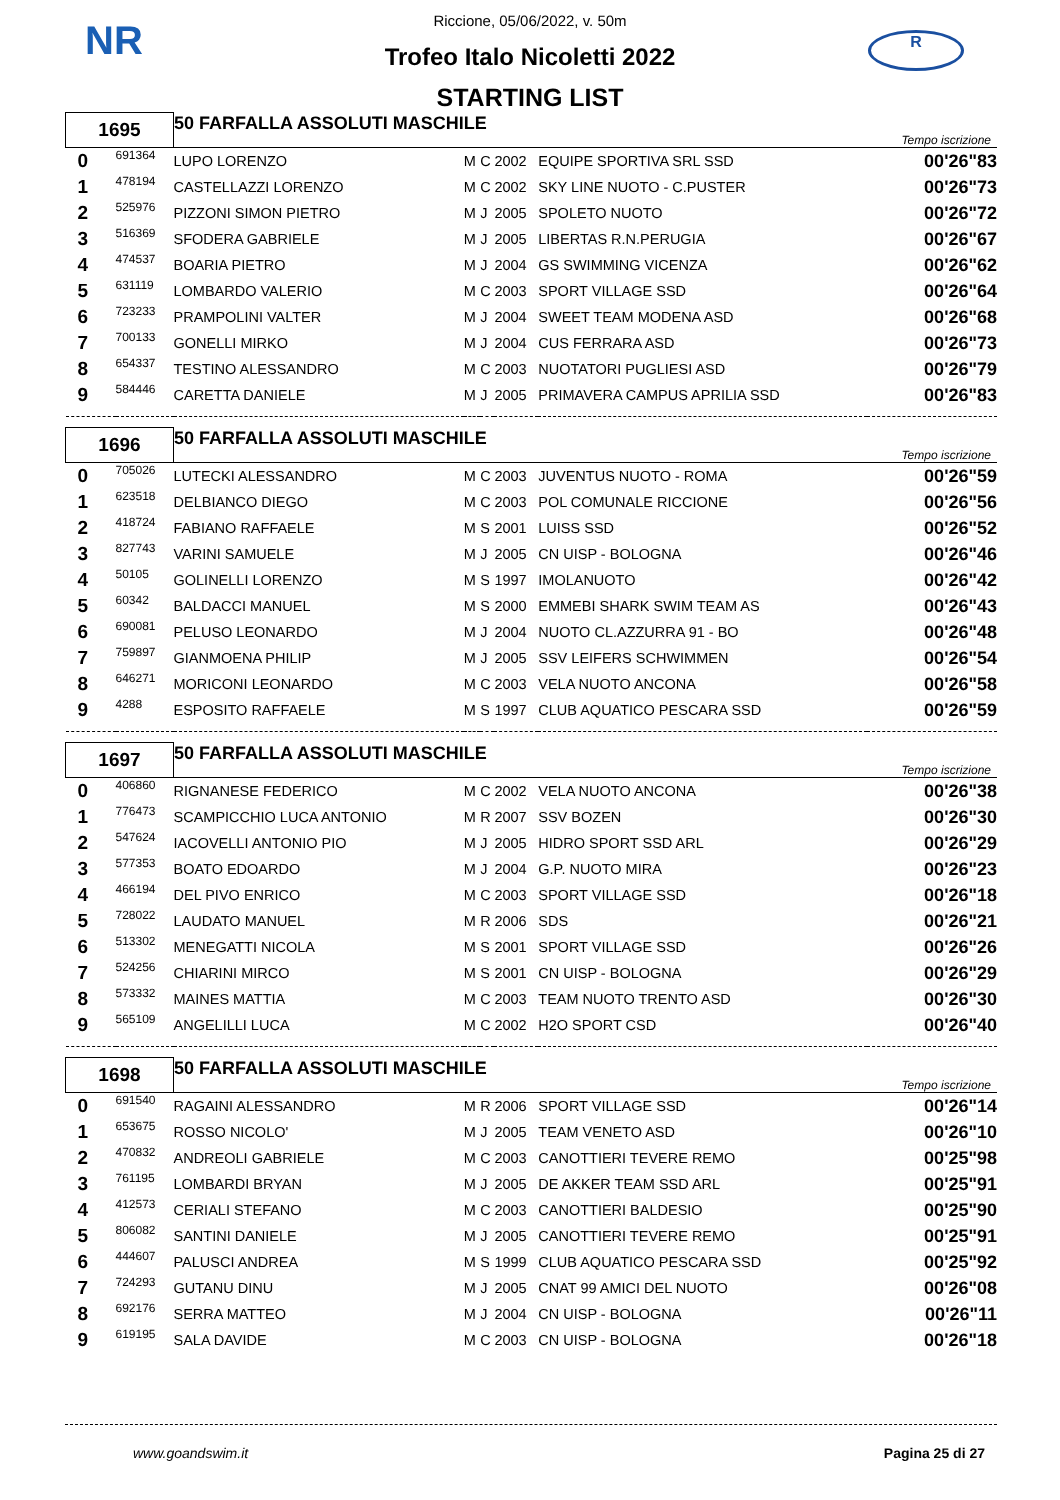NR R
Riccione, 05/06/2022, v. 50m
Trofeo Italo Nicoletti 2022
STARTING LIST
| 1695 | | 50 FARFALLA ASSOLUTI MASCHILE | | | | | Tempo iscrizione |
| 0 | 691364 | LUPO LORENZO | M | C | 2002 | EQUIPE SPORTIVA SRL SSD | 00'26"83 |
| 1 | 478194 | CASTELLAZZI LORENZO | M | C | 2002 | SKY LINE NUOTO - C.PUSTER | 00'26"73 |
| 2 | 525976 | PIZZONI SIMON PIETRO | M | J | 2005 | SPOLETO NUOTO | 00'26"72 |
| 3 | 516369 | SFODERA GABRIELE | M | J | 2005 | LIBERTAS R.N.PERUGIA | 00'26"67 |
| 4 | 474537 | BOARIA PIETRO | M | J | 2004 | GS SWIMMING VICENZA | 00'26"62 |
| 5 | 631119 | LOMBARDO VALERIO | M | C | 2003 | SPORT VILLAGE SSD | 00'26"64 |
| 6 | 723233 | PRAMPOLINI VALTER | M | J | 2004 | SWEET TEAM MODENA ASD | 00'26"68 |
| 7 | 700133 | GONELLI MIRKO | M | J | 2004 | CUS FERRARA ASD | 00'26"73 |
| 8 | 654337 | TESTINO ALESSANDRO | M | C | 2003 | NUOTATORI PUGLIESI ASD | 00'26"79 |
| 9 | 584446 | CARETTA DANIELE | M | J | 2005 | PRIMAVERA CAMPUS APRILIA SSD | 00'26"83 |
| 1696 | | 50 FARFALLA ASSOLUTI MASCHILE | | | | | Tempo iscrizione |
| 0 | 705026 | LUTECKI ALESSANDRO | M | C | 2003 | JUVENTUS NUOTO - ROMA | 00'26"59 |
| 1 | 623518 | DELBIANCO DIEGO | M | C | 2003 | POL COMUNALE RICCIONE | 00'26"56 |
| 2 | 418724 | FABIANO RAFFAELE | M | S | 2001 | LUISS SSD | 00'26"52 |
| 3 | 827743 | VARINI SAMUELE | M | J | 2005 | CN UISP - BOLOGNA | 00'26"46 |
| 4 | 50105 | GOLINELLI LORENZO | M | S | 1997 | IMOLANUOTO | 00'26"42 |
| 5 | 60342 | BALDACCI MANUEL | M | S | 2000 | EMMEBI SHARK SWIM TEAM AS | 00'26"43 |
| 6 | 690081 | PELUSO LEONARDO | M | J | 2004 | NUOTO CL.AZZURRA 91 - BO | 00'26"48 |
| 7 | 759897 | GIANMOENA PHILIP | M | J | 2005 | SSV LEIFERS SCHWIMMEN | 00'26"54 |
| 8 | 646271 | MORICONI LEONARDO | M | C | 2003 | VELA NUOTO ANCONA | 00'26"58 |
| 9 | 4288 | ESPOSITO RAFFAELE | M | S | 1997 | CLUB AQUATICO PESCARA SSD | 00'26"59 |
| 1697 | | 50 FARFALLA ASSOLUTI MASCHILE | | | | | Tempo iscrizione |
| 0 | 406860 | RIGNANESE FEDERICO | M | C | 2002 | VELA NUOTO ANCONA | 00'26"38 |
| 1 | 776473 | SCAMPICCHIO LUCA ANTONIO | M | R | 2007 | SSV BOZEN | 00'26"30 |
| 2 | 547624 | IACOVELLI ANTONIO PIO | M | J | 2005 | HIDRO SPORT SSD ARL | 00'26"29 |
| 3 | 577353 | BOATO EDOARDO | M | J | 2004 | G.P. NUOTO MIRA | 00'26"23 |
| 4 | 466194 | DEL PIVO ENRICO | M | C | 2003 | SPORT VILLAGE SSD | 00'26"18 |
| 5 | 728022 | LAUDATO MANUEL | M | R | 2006 | SDS | 00'26"21 |
| 6 | 513302 | MENEGATTI NICOLA | M | S | 2001 | SPORT VILLAGE SSD | 00'26"26 |
| 7 | 524256 | CHIARINI MIRCO | M | S | 2001 | CN UISP - BOLOGNA | 00'26"29 |
| 8 | 573332 | MAINES MATTIA | M | C | 2003 | TEAM NUOTO TRENTO ASD | 00'26"30 |
| 9 | 565109 | ANGELILLI LUCA | M | C | 2002 | H2O SPORT CSD | 00'26"40 |
| 1698 | | 50 FARFALLA ASSOLUTI MASCHILE | | | | | Tempo iscrizione |
| 0 | 691540 | RAGAINI ALESSANDRO | M | R | 2006 | SPORT VILLAGE SSD | 00'26"14 |
| 1 | 653675 | ROSSO NICOLO' | M | J | 2005 | TEAM VENETO ASD | 00'26"10 |
| 2 | 470832 | ANDREOLI GABRIELE | M | C | 2003 | CANOTTIERI TEVERE REMO | 00'25"98 |
| 3 | 761195 | LOMBARDI BRYAN | M | J | 2005 | DE AKKER TEAM SSD ARL | 00'25"91 |
| 4 | 412573 | CERIALI STEFANO | M | C | 2003 | CANOTTIERI BALDESIO | 00'25"90 |
| 5 | 806082 | SANTINI DANIELE | M | J | 2005 | CANOTTIERI TEVERE REMO | 00'25"91 |
| 6 | 444607 | PALUSCI ANDREA | M | S | 1999 | CLUB AQUATICO PESCARA SSD | 00'25"92 |
| 7 | 724293 | GUTANU DINU | M | J | 2005 | CNAT 99 AMICI DEL NUOTO | 00'26"08 |
| 8 | 692176 | SERRA MATTEO | M | J | 2004 | CN UISP - BOLOGNA | 00'26"11 |
| 9 | 619195 | SALA DAVIDE | M | C | 2003 | CN UISP - BOLOGNA | 00'26"18 |
www.goandswim.it Pagina 25 di 27